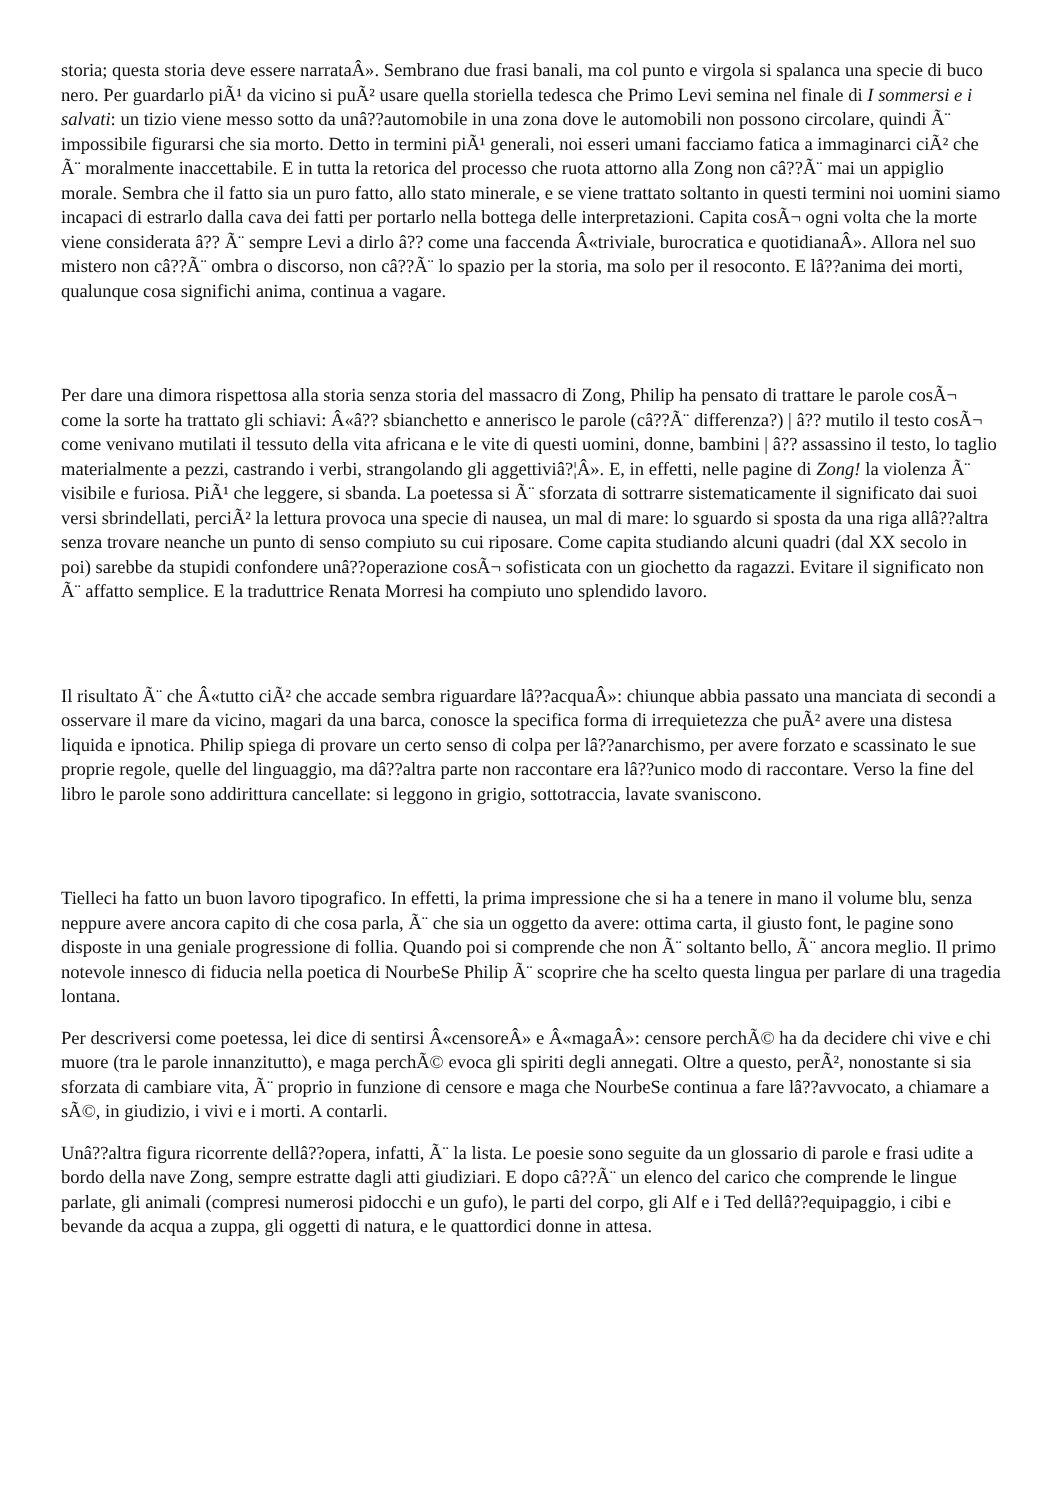storia; questa storia deve essere narrataÂ». Sembrano due frasi banali, ma col punto e virgola si spalanca una specie di buco nero. Per guardarlo piÃ¹ da vicino si puÃ² usare quella storiella tedesca che Primo Levi semina nel finale di I sommersi e i salvati: un tizio viene messo sotto da unâ??automobile in una zona dove le automobili non possono circolare, quindi Ã¨ impossibile figurarsi che sia morto. Detto in termini piÃ¹ generali, noi esseri umani facciamo fatica a immaginarci ciÃ² che Ã¨ moralmente inaccettabile. E in tutta la retorica del processo che ruota attorno alla Zong non câ??Ã¨ mai un appiglio morale. Sembra che il fatto sia un puro fatto, allo stato minerale, e se viene trattato soltanto in questi termini noi uomini siamo incapaci di estrarlo dalla cava dei fatti per portarlo nella bottega delle interpretazioni. Capita cosÃ¬ ogni volta che la morte viene considerata â?? Ã¨ sempre Levi a dirlo â?? come una faccenda Â«triviale, burocratica e quotidianaÂ». Allora nel suo mistero non câ??Ã¨ ombra o discorso, non câ??Ã¨ lo spazio per la storia, ma solo per il resoconto. E lâ??anima dei morti, qualunque cosa significhi anima, continua a vagare.
Per dare una dimora rispettosa alla storia senza storia del massacro di Zong, Philip ha pensato di trattare le parole cosÃ¬ come la sorte ha trattato gli schiavi: Â«â?? sbianchetto e annerisco le parole (câ??Ã¨ differenza?) | â?? mutilo il testo cosÃ¬ come venivano mutilati il tessuto della vita africana e le vite di questi uomini, donne, bambini | â?? assassino il testo, lo taglio materialmente a pezzi, castrando i verbi, strangolando gli aggettiviâ?¦Â». E, in effetti, nelle pagine di Zong! la violenza Ã¨ visibile e furiosa. PiÃ¹ che leggere, si sbanda. La poetessa si Ã¨ sforzata di sottrarre sistematicamente il significato dai suoi versi sbrindellati, perciÃ² la lettura provoca una specie di nausea, un mal di mare: lo sguardo si sposta da una riga allâ??altra senza trovare neanche un punto di senso compiuto su cui riposare. Come capita studiando alcuni quadri (dal XX secolo in poi) sarebbe da stupidi confondere unâ??operazione cosÃ¬ sofisticata con un giochetto da ragazzi. Evitare il significato non Ã¨ affatto semplice. E la traduttrice Renata Morresi ha compiuto uno splendido lavoro.
Il risultato Ã¨ che Â«tutto ciÃ² che accade sembra riguardare lâ??acquaÂ»: chiunque abbia passato una manciata di secondi a osservare il mare da vicino, magari da una barca, conosce la specifica forma di irrequietezza che puÃ² avere una distesa liquida e ipnotica. Philip spiega di provare un certo senso di colpa per lâ??anarchismo, per avere forzato e scassinato le sue proprie regole, quelle del linguaggio, ma dâ??altra parte non raccontare era lâ??unico modo di raccontare. Verso la fine del libro le parole sono addirittura cancellate: si leggono in grigio, sottotraccia, lavate svaniscono.
Tielleci ha fatto un buon lavoro tipografico. In effetti, la prima impressione che si ha a tenere in mano il volume blu, senza neppure avere ancora capito di che cosa parla, Ã¨ che sia un oggetto da avere: ottima carta, il giusto font, le pagine sono disposte in una geniale progressione di follia. Quando poi si comprende che non Ã¨ soltanto bello, Ã¨ ancora meglio. Il primo notevole innesco di fiducia nella poetica di NourbeSe Philip Ã¨ scoprire che ha scelto questa lingua per parlare di una tragedia lontana.
Per descriversi come poetessa, lei dice di sentirsi Â«censoreÂ» e Â«magaÂ»: censore perchÃ© ha da decidere chi vive e chi muore (tra le parole innanzitutto), e maga perchÃ© evoca gli spiriti degli annegati. Oltre a questo, perÃ², nonostante si sia sforzata di cambiare vita, Ã¨ proprio in funzione di censore e maga che NourbeSe continua a fare lâ??avvocato, a chiamare a sÃ©, in giudizio, i vivi e i morti. A contarli.
Unâ??altra figura ricorrente dellâ??opera, infatti, Ã¨ la lista. Le poesie sono seguite da un glossario di parole e frasi udite a bordo della nave Zong, sempre estratte dagli atti giudiziari. E dopo câ??Ã¨ un elenco del carico che comprende le lingue parlate, gli animali (compresi numerosi pidocchi e un gufo), le parti del corpo, gli Alf e i Ted dellâ??equipaggio, i cibi e bevande da acqua a zuppa, gli oggetti di natura, e le quattordici donne in attesa.